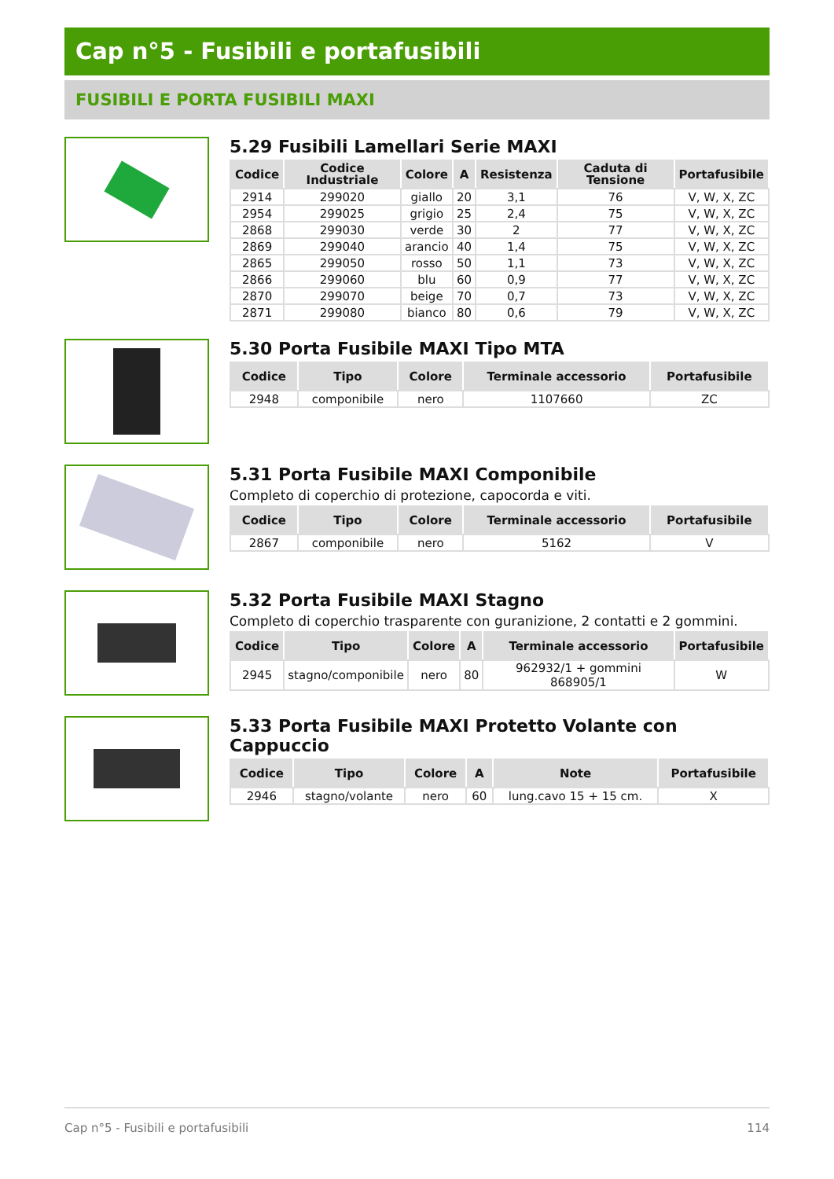Cap n°5 - Fusibili e portafusibili
FUSIBILI E PORTA FUSIBILI MAXI
5.29 Fusibili Lamellari Serie MAXI
| Codice | Codice Industriale | Colore | A | Resistenza | Caduta di Tensione | Portafusibile |
| --- | --- | --- | --- | --- | --- | --- |
| 2914 | 299020 | giallo | 20 | 3,1 | 76 | V, W, X, ZC |
| 2954 | 299025 | grigio | 25 | 2,4 | 75 | V, W, X, ZC |
| 2868 | 299030 | verde | 30 | 2 | 77 | V, W, X, ZC |
| 2869 | 299040 | arancio | 40 | 1,4 | 75 | V, W, X, ZC |
| 2865 | 299050 | rosso | 50 | 1,1 | 73 | V, W, X, ZC |
| 2866 | 299060 | blu | 60 | 0,9 | 77 | V, W, X, ZC |
| 2870 | 299070 | beige | 70 | 0,7 | 73 | V, W, X, ZC |
| 2871 | 299080 | bianco | 80 | 0,6 | 79 | V, W, X, ZC |
5.30 Porta Fusibile MAXI Tipo MTA
| Codice | Tipo | Colore | Terminale accessorio | Portafusibile |
| --- | --- | --- | --- | --- |
| 2948 | componibile | nero | 1107660 | ZC |
5.31 Porta Fusibile MAXI Componibile
Completo di coperchio di protezione, capocorda e viti.
| Codice | Tipo | Colore | Terminale accessorio | Portafusibile |
| --- | --- | --- | --- | --- |
| 2867 | componibile | nero | 5162 | V |
5.32 Porta Fusibile MAXI Stagno
Completo di coperchio trasparente con guranizione, 2 contatti e 2 gommini.
| Codice | Tipo | Colore | A | Terminale accessorio | Portafusibile |
| --- | --- | --- | --- | --- | --- |
| 2945 | stagno/componibile | nero | 80 | 962932/1 + gommini 868905/1 | W |
5.33 Porta Fusibile MAXI Protetto Volante con Cappuccio
| Codice | Tipo | Colore | A | Note | Portafusibile |
| --- | --- | --- | --- | --- | --- |
| 2946 | stagno/volante | nero | 60 | lung.cavo 15 + 15 cm. | X |
Cap n°5 - Fusibili e portafusibili 114